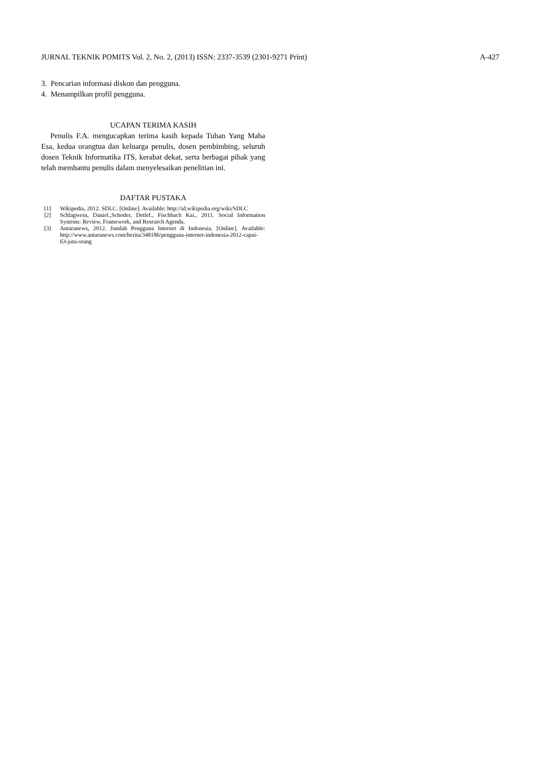JURNAL TEKNIK POMITS Vol. 2, No. 2, (2013) ISSN: 2337-3539 (2301-9271 Print) A-427
3. Pencarian informasi diskon dan pengguna.
4. Menampilkan profil pengguna.
UCAPAN TERIMA KASIH
Penulis F.A. mengucapkan terima kasih kepada Tuhan Yang Maha Esa, kedua orangtua dan keluarga penulis, dosen pembimbing, seluruh dosen Teknik Informatika ITS, kerabat dekat, serta berbagai pihak yang telah membantu penulis dalam menyelesaikan penelitian ini.
DAFTAR PUSTAKA
[1] Wikipedia, 2012. SDLC. [Online]. Available: http://id.wikipedia.org/wiki/SDLC
[2] Schlagwein, Daniel.,Schoder, Detlef., Fischbach Kai., 2011. Social Information Systems: Review, Framework, and Research Agenda.
[3] Antaranews, 2012. Jumlah Pengguna Internet di Indonesia. [Online]. Available: http://www.antaranews.com/berita/348186/pengguna-internet-indonesia-2012-capai-63-juta-orang